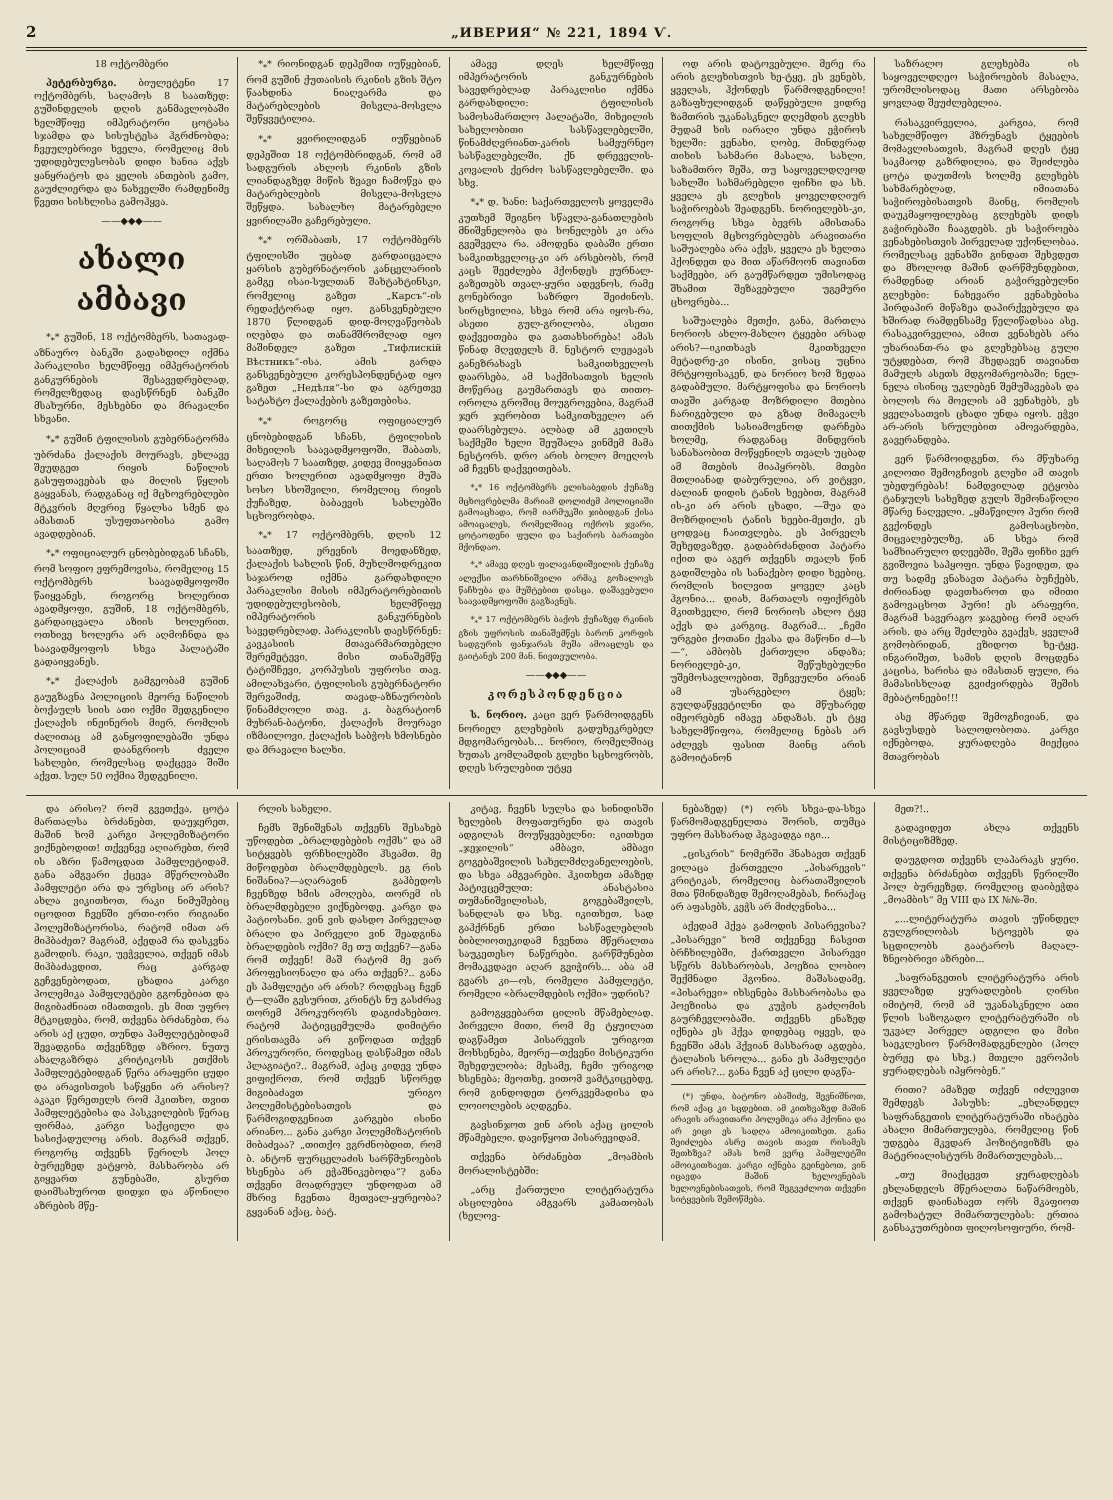2 „ИВЕРИЯ“ № 221, 1894 Ѵ.
18 ოქტომბერი
პეტერბურგი. ბიულეტენი 17 ოქტომბერს, საღამოს 8 საათზედ: გუშინდელის დღის განმავლობაში ხელმწიფე იმპერატორი ცოტასა სჯამდა და სისუსტესა ჰგრძნობდა; ჩვეულებრივი ხველა, რომელიც მის უდიდებულესობას დიდი ხანია აქვს ყანყრატოს და ყელის ანთების გამო, გაუძლიერდა და ნახველში რამდენიმე წვეთი სისხლისა გამოჰყვა.
——◆◆◆——
ახალი ამბავი
*<sub>*</sub>* გუშინ, 18 ოქტომბერს, სათავად-აზნაურო ბანკში გადახდილ იქმნა პარაკლისი ხელმწიფე იმპერატორის განკურნების შესავედრებლად, რომელზედაც დაესწრნენ ბანკში მსახურნი, მესხებნი და მრავალნი სხვანი.
*<sub>*</sub>* გუშინ ტფილისის გუბერნატორმა უბრძანა ქალაქის მოურავს, ეხლავე შეუდგეთ რიყის ნაწილის გასუფთავებას და მილის წყლის გაყვანას, რადგანაც იქ მცხოვრებლები მტკვრის მღვრიე წყალსა სმენ და ამასთან უსუფთაობისა გამო ავადდებიან.
*<sub>*</sub>* ოფიციალურ ცნობებიდგან სჩანს, რომ სოფიო ეფრემოვისა, რომელიც 15 ოქტომბერს საავადმყოფოში წაიყვანეს, როგორც ხოლერით ავადმყოფი, გუშინ, 18 ოქტომბერს, გარდაიცვალა აზიის ხოლერით. ოთხივე ხოლერა არ აღმოჩნდა და საავადმყოფოს სხვა პალატაში გადაიყვანეს.
*<sub>*</sub>* ქალაქის გამგეობამ გუშინ გაუგზავნა პოლიციის მეორე ნაწილის ბოქაულს სიის ათი ოქმი შედგენილი ქალაქის ინჟინერის მიერ, რომლის ძალითაც ამ განყოფილებაში უნდა პოლიციამ დაანგრიოს ძველი სახლები, რომელსაც დაქცევა შიში აქვთ. სულ 50 ოქმია შედგენილი.
*<sub>*</sub>* რიონიდგან დეპეშით იუწყებიან, რომ გუშინ ქუთაისის რკინის გზის შტო წაახდინა ნიაღვარმა და მატარებლების მისვლა-მოსვლა შეწყვეტილია.
*<sub>*</sub>* ყვირილიდგან იუწყებიან დეპეშით 18 ოქტომბრიდგან, რომ ამ სადგურის ახლოს რკინის გზის ლიანდაგზედ მიწის ზვავი ჩამოწვა და მატარებლების მისვლა-მოსვლა შეწყდა. სახალხო მატარებელი ყვირილაში გაჩერებული.
*<sub>*</sub>* ორშაბათს, 17 ოქტომბერს ტფილისში უცბად გარდაიცვალა ყარსის გუბერნატორის კანცელარიის გამგე ისაი-სულთან შახტახტინსკი, რომელიც გაზეთ „Карсъ“-ის რედაქტორად იყო. განსვენებული 1870 წლიდგან დიდ-მოღვაწეობას იღებდა და თანამშრომლად იყო მაშინდელ გაზეთ „Тифлискій Вѣстникъ“-ისა. ამის გარდა განსვენებული კორესპონდენტად იყო გაზეთ „Недѣля“-სი და აგრეთვე სატახტო ქალაქების გაზეთებისა.
*<sub>*</sub>* როგორც ოფიციალურ ცნობებიდგან სჩანს, ტფილისის მიხეილის საავადმყოფოში, შაბათს, საღამოს 7 საათზედ, კიდევ მიიყვანიათ ერთი ხოლერით ავადმყოფი მუშა სოსო სხოშვილი, რომელიც რიყის ქუჩაზედ, ბაბაევის სახლებში სცხოვრობდა.
*<sub>*</sub>* 17 ოქტომბერს, დღის 12 საათზედ, ერევნის მოედანზედ, ქალაქის სახლის წინ, მუხლმოდრეკით საჯაროდ იქმნა გარდახდილი პარაკლისი მისის იმპერატორებითის უდიდებულესობის, ხელმწიფე იმპერატორის განკურნების სავედრებლად. პარაკლისს დაესწრნენ: კავკასიის მთავარმართებელი შერემეტევი, მისი თანაშემწე ტატიშჩევი, კორპუსის უფროსი თავ. ამილახვარი, ტფილისის გუბერნატორი შერვაშიძე, თავად-აზნაურობის წინამძღოლი თავ. კ. ბაგრატიონ მუხრან-ბატონი, ქალაქის მოურავი იზმაილოვი, ქალაქის საბჭოს ხმოსნები და მრავალი ხალხი.
ამავე დღეს ხელმწიფე იმპერატორის განკურნების სავედრებლად პარაკლისი იქმნა გარდახდილი: ტფილისის სამოსამართლო პალატაში, მიხეილის სახელობითი სასწავლებელში, წინამძღვრიანთ-კარის სამეურნეო სასწავლებელში, ქნ დრეველის-კოვალის ქერძო სასწავლებელში. და სხვ.
*<sub>*</sub>* დ. ხანი: საქართველოს ყოველმა კუთხემ შეიგნო სწავლა-განათლების მნიშვნელობა და ხონელებს კი არა გვეშველა რა. ამოდენა დაბაში ერთი სამკითხველოც-კი არ არსებობს, რომ კაცს შეეძლება ჰქონდეს ჟურნალ-გაზეთებს თვალ-ყური ადევნოს, რამე გონებრივი საზრდო შეიძინოს. სირცხვილია, სხვა რომ არა იყოს-რა, ასეთი გულ-გრილობა, ასეთი დაქვეითება და გათახსირება! ამას წინად მღვდელს მ. ნესტორ ლეჟავას განეზრახავს სამკითხველოს დაარსება, ამ საქმისათვის ხელის მოწერაც გაუმართავს და თითო-ოროლა გროშიც მოუგროვებია, მაგრამ ჯერ ჯერობით სამკითხველო არ დაარსებულა. ალბად ამ კეთილს საქმეში ხელი შეუშალა ვინმემ მამა ნესტორს. დრო არის ბოლო მოეღოს ამ ჩვენს დაქვეითებას.
*<sub>*</sub>* 16 ოქტომბერს ელისაბედის ქუჩაზე მცხოვრებლმა მარიამ დოლიძემ პოლიციაში გამოაცხადა, რომ იარმუკში ჯიბიდგან ქისა ამოაცალეს, რომელშიაც ოქროს ჯვარი, ცოტაოდენი ფული და საქიროს ბარათები მქონდაო.
*<sub>*</sub>* ამავე დღეს ფალავანდიშვილის ქუჩაზე ალექსი თარხნიშვილი არმაკ გოზალოვს წაჩხუბა და მუშტებით დასცა. დაშავებული საავადმყოფოში გაგზავნეს.
*<sub>*</sub>* 17 ოქტომბერს ბაქოს ქუჩაზედ რკინის გზის უფროსის თანაშემწეს ბარონ კორფის სადგურის ფანჯარას მუშა ამოაცლეს და გაიტანეს 200 მან. ნივთეულობა.
——◆◆◆——
კორესპონდენცია
ს. ნორიო. კაცი ვერ წარმოიდგენს ნორიელ გლეხების გადუხეკრებელ მდგომარეობას... ნორიო, რომელშიაც ხუთას კომლამდის გლეხი სცხოვრობს, დღეს სრულებით უტყე
ოდ არის დატოვებული. მერე რა არის გლეხისთვის ხე-ტყე, ეს ვენებს, ყველას, ჰქონდეს წარმოდგენილი! გაზაფხულიდგან დაწყებული ვიდრე ზამთრის უკანასკნელ დღემდის გლეხს მუდამ ხის იარაღი უნდა ეჭიროს ხელში: ვენახი, ღობე, მინდვრად თიხის სახმარი მასალა, სახლი, საზამთრო შეშა, თუ საყოველდღეოდ სახლში სახმარებელი ფიჩხი და სხ. ყველა ეს გლეხის ყოველდღიურ საჭიროებას შეადგენს. ნორიელებს-კი, როგორც სხვა ბევრს ამისთანა სოფლის მცხოვრებლებს არავითარი საშუალება არა აქვს, ყველა ეს ხელთა ჰქონდეთ და მით აწარმოონ თავიანთ საქმეები, არ გაუმწარდეთ უმისოდაც შხამით შეზავებული უგემური ცხოვრება...
საშუალება მეთქი, განა, მართლა ნორიოს ახლო-მახლო ტყეები არსად არის?—იკითხავს მკითხველი მეტადრე-კი ისინი, ვისაც უცნია მრტყოფისაკენ, და ნორიო ხომ ზედაა გადაბმული. მარტყოფისა და ნორიოს თავში კარგად მოზრდილი მთებია ჩარიგებული და გზად მიმავალს თითქმის სასიამოვნოდ დარჩება ხოლმე, რადგანაც მინდვრის სანახაობით მოწყენილს თვალს უცბად ამ მთების მიაპყრობს. მთები მთლიანად დაბურულია, არ ვიტყვი, ძალიან დიდის ტანის ხეებით, მაგრამ ის-კი არ არის ცხადი, —შუა და მოზრდილის ტანის ხეები-მეთქი, ეს ცოდვაც ჩაითვლება. ეს პირველს შეხედვაზედ. გადაბრძანდით პატარა იქით და აგერ თქვენს თვალს წინ გადიშლება ის სანაქებო დიდი ხეებიც, რომლის ხილვით ყოველ კაცს ჰგონია... დიახ, მართალს იფიქრებს მკითხველი, რომ ნორიოს ახლო ტყე აქვს და კარგიც. მაგრამ... „ჩემი ურგები ქოთანი ქვასა და მაწონი ძ—ს—“, ამბობს ქართული ანდაზა; ნორიელებ-კი, შეწუხებულნი უშემოსავლოებით, შეჩვეულნი არიან ამ უსარგებლო ტყეს; გულდაწყვეტილნი და მწუხარედ იმეორებენ იმავე ანდაზას. ეს ტყე სახელმწიფოა, რომელიც ნებას არ აძლევს ფასით მაინც არის გამოიტანონ
საზრალო გლეხებმა ის საყოველდღეო საჭიროების მასალა, ურომლისოდაც მათი არსებობა ყოვლად შეუძლებელია.
რასაკვირველია, კარგია, რომ სახელმწიფო ჰზრუნავს ტყეების მომავლისათვის, მაგრამ დღეს ტყე საკმაოდ გაზრდილია, და შეიძლება ცოტა დაუთმოს ხოლმე გლეხებს სახმარებლად, იმიათანა საჭიროებისათვის მაინც, რომლის დაუკმაყოფილებაც გლეხებს დიდს გაჭირებაში ჩააგდებს. ეს საჭიროება ვენახებისთვის პირველად უქონლობაა. რომელსაც ვენახში გინდათ შეხვდეთ და მხოლოდ მაშინ დარწმუნდებით, რამდენად არიან გაჭირვებულნი გლეხები: ნახევარი ვენახებისა პირდაპირ მიწაზეა დაპირქვებული და ხშირად რამდენსამე წელიწადსაა ასე. რასაკვირველია, ამით ვენახებს არა უხარიანთ-რა და გლეხებსაც გული უტყდებათ, რომ ჰხედავენ თავიანთ მამულს ასეთს მდგომარეობაში; ნელ-ნელა ისინიც უკლებენ შემუშავებას და ბოლოს რა მოელის ამ ვენახებს, ეს ყველასათვის ცხადი უნდა იყოს. ეჭვი არ-არის სრულებით ამოვარდება, გავერანდება.
ვერ წარმოიდგენთ, რა მწუხარე კილოთი შემოგჩივის გლეხი ამ თავის უბედურებას! ნამდვილად ეტყობა ტანჯულს სახეზედ გულს შემონაწოლი მწარე ნაღველი. „ყმაწვილო პური რომ გვქონდეს გამოსაცხობი, მიცვალებულზე, ან სხვა რომ სამხიარულო დღეებში, შეშა ფიჩხი ვერ გვიშოვია საპყოფი. უნდა წავიდეთ, და თუ სადმე ვნახავთ პატარა ბუჩქებს, ძირიანად დავთხაროთ და იმითი გამოვაცხოთ პური! ეს არაფერი, მაგრამ სავერაგო ჯაგებიც რომ აღარ არის. და არც შეძლება გვაქვს, ყველამ გომობრიდან, ვზიდოთ ხე-ტყე. ინგარიშეთ, სამის დღის მოცდენა კაცისა, ხარისა და იმასთან ფული, რა მამასისხლად გვიძვირდება შეშის მებატონეები!!!
ასე მწარედ შემოგჩივიან, და გავსუსდებ სალოდობოთა. კარგი იქნებოდა, ყურადღება მიექცია მთავრობას
და არისო? რომ გვეთქვა, ცოტა მართალსა ბრძანებთ, დაუჯერეთ, მაშინ ხომ კარგი პოლემიზატორი ვიქნებოდით! თქვენვე აღიარებთ, რომ ის აზრი წამოცდათ პამფლეტიდამ. განა ამგვარი ქცევა მწერლობაში პამფლეტი არა და ურესიც არ არის? ახლა ვიკითხოთ, რაკი ნიმუშებიც იცოდით ჩვენში ერთი-ორი რიგიანი პოლემიზატორისა, რატომ იმათ არ მიჰბაძეთ? მაგრამ, აქედამ რა დასკვნა გამოდის. რაკი, უეჭველია, თქვენ იმას მიჰბაძავდით, რაც კარგად გეჩვენებოდათ, ცხადია კარგი პოლემიკა პამფლეტები გგონებიათ და მიგიბაძნიათ იმათთვის. ეს მით უფრო მტკიცდება, რომ, თქვენა ბრძანებთ, რა არის აქ ცუდი, თუნდა პამფლეტებიდამ შევადგინა თქვენზედ აზრიო. ნუთუ ახალგაზრდა კრიტიკოსს ეთქმის პამფლეტებიდგან წერა არაფერი ცუდი და არავისთვის საწყენი არ არისო? აკაკი წერეთელს რომ ჰკითხო, თვით პამფლეტებისა და პასკვილების წერაც ფირმაა, კარგი საქციელი და სასიქადულოც არის. მაგრამ თქვენ, როგორც თქვენს წერილს პოლ ბურჟეზედ ვატყობ, მასხარობა არ გიყვართ გუნებაში, გსურთ დაიმსახუროთ დიდჯი და აწონილი აზრების მწე-
რლის სახელი.
ჩემს შენიშვნას თქვენს შესახებ უწოდებთ „ბრალდებების ოქმს“ და ამ სიტყვებს ფრჩხილებში ჰსვამთ. მე მიწოდებთ ბრალმდებელს. ეგ რის ნიშანია?—აღარავინ გაჰბედოს ჩვენზედ ხმის ამოღება, თორემ ის ბრალმდებელი ვიქნებოდე. კარგი და პატიოსანი. ვინ ვის დასდო პირველად ბრალი და პირველი ვინ შეადგინა ბრალდების ოქმი? მე თუ თქვენ?—განა რომ თქვენ! მაშ რატომ მე ვარ პროფესიონალი და არა თქვენ?.. განა ეს პამფლეტი არ არის? როდესაც ჩვენ ტ—ლაში გვსურით, კრინტს ნუ გასძრავ თორემ პროკურორს დაგიძახებთო. რატომ პატივცემულმა დიმიტრი ერისთავმა არ გიწოდათ თქვენ პროკურორი, როდესაც დასწამეთ იმას პლაგიატი?.. მაგრამ, აქაც კიდევ უნდა ვიფიქროთ, რომ თქვენ სწორედ მიგიბაძავთ ურიგო პოლემისტებისათვის და წარმოგიდგენიათ კარგები ისინი არიანო... განა კარგი პოლემიზატორის მიბაძვაა? „თითქო ვგრძნობდით, რომ ბ. ანტონ ფურცელაძის სარწმუნოების ხსენება არ ეჭაშნიკებოდა“? განა თქვენი მოადრეულ უნდოდათ ამ მხრივ ჩვენთა მეთვალ-ყურეობა? გყვანან აქაც, ბატ.
კიტავ, ჩვენს სულსა და სინიდისში ხელების მოფათურენი და თავის ადგილას მოუწყვებელნი: იკითხეთ „ჯეჯილის“ ამბავი, ამბავი გოგებაშვილის სახელმძღვანელოების, და სხვა ამგვარები. ჰკითხეთ ამაზედ პატივცემულთ: ანასტასია თუმანიშვილისას, გოგებაშვილს, სანდლას და სხვ. იკითხეთ, სად გაჰქრნენ ერთი სასწავლებლის ბიბლიოთეკიდამ ჩვენთა მწერალთა საუკეთესო ნაწერები. გარწმუნებთ მომაკვდავი აღარ გვიჭირს... აბა ამ გვარს კი—ოს, რომელი პამფლეტი, რომელი «ბრალმდების ოქმი» უდრის?
გამოგყვებართ ცილის მწამებლად. პირველი მითი, რომ მე ტყუილათ დაგწამეთ პისარევის ურიგოთ მოხსენება, მეორე—თქვენი მისტიკური შეხედულობა; მესამე, ჩემი ურიგოდ ხსენება; მეოთხე, ვითომ ვამტკიცებდე, რომ გინდოდეთ ტორკვემადისა და ლოიოლების აღდგენა.
გავსინჯოთ ვინ არის აქაც ცილის მწამებელი. დავიწყოთ პისარევიდამ.
თქვენა ბრძანებთ „მოამბის მორალისტებში:
„არც ქართული ლიტერატურა ასცილებია ამგვარს კამათობას (ხელოვ-
ნებაზედ) (*) ორს სხვა-და-სხვა წარმომადგენელთა შორის, თუმცა უფრო მასხარად ჰგავადგა იგი...
„ცისკრის“ ნომერში ჰნახავთ თქვენ ვილაცა ქართველი „პისარევის“ კრიტიკას, რომელიც ბარათაშვილის მთა წმინდაზედ შემოღამებას, ჩირაქაც არ აფასებს, კეჭს არ მიძღვნისა...
აქედამ ჰქვა გამოდის პისარევისა? „პისარევი“ ხომ თქვენვე ჩასვით ბრჩხილებში, ქართველი პისარევი სწერს მასხარობას, პოეზია ლობიო შექმნადი ჰგონია. მაშასადამე, «პისარევი» იხსენება მასხარობასა და პოეზიისა და კუჭის გაძღომის გაურჩევლობაში. თქვენს ენაზედ იქნება ეს ჰქვა დიდებაც იყვეს, და ჩვენში ამას ჰქვიან მასხარად აგდება, ტალახის სროლა... განა ეს პამფლეტი არ არის?... განა ჩვენ აქ ცილი დაგწა-
(*) უნდა, ბატონო აბაშიძე, შევნიშნოთ, რომ აქაც კი სცდებით. ამ კითხვაზედ მაშინ არავის არავითარი პოლემიკა არა ჰქონია და არ ვიცი ეს სადღა ამოიკითხეთ. განა შეიძლება ასრე თავის თავთ რისამეს შეთხზვა? ამას ხომ ვერც პამფლეტში ამოიკითხავთ. კარგი იქნება გეინებოთ, ვინ იცავდა მაშინ ხელოვნებას ხელოვნებისათვის, რომ შეგვეძლოთ თქვენი სიტყვების შემოწმება.
მეთ?!..
გადავიდეთ ახლა თქვენს მისტიციზმზედ.
დაუგდოთ თქვენს ლაპარაკს ყური. თქვენა ბრძანებთ თქვენს წერილში პოლ ბურჟეზედ, რომელიც დაიბეჭდა „მოამბის“ მე VIII და IX №№-ში.
„...ლიტერატურა თავის უწინდელ გულგრილობას სტოვებს და სცდილობს გაატაროს მაღალ-ზნეობრივი აზრები...
„საფრანგეთის ლიტერატურა არის ყველაზედ ყურადღების ღირსი იმიტომ, რომ ამ უკანასკნელი ათი წლის საზოგადო ლიტერატურაში ის უკვალ პირველ ადგილი და მისი საეკლესიო წარმომადგენლები (პოლ ბურჟე და სხვ.) მთელი ევროპის ყურადღებას იპყრობენ.“
რითი? ამაზედ თქვენ იძლევით შემდეგს პასუხს: „ეხლანდელ საფრანგეთის ლიტერატურაში იხატება ახალი მიმართულება, რომელიც წინ უდგება მკვდარ პოზიტივიზმს და მატერიალისტურს მიმართულებას...
„თუ მიაქცევთ ყურადღებას ეხლანდელს მწერალთა ნაწარმოებს, თქვენ დაინახავთ ორს მკაფიოთ გამოხატულ მიმართულებას: ერთია განსაკუთრებით ფილოსოფიური, რომ-